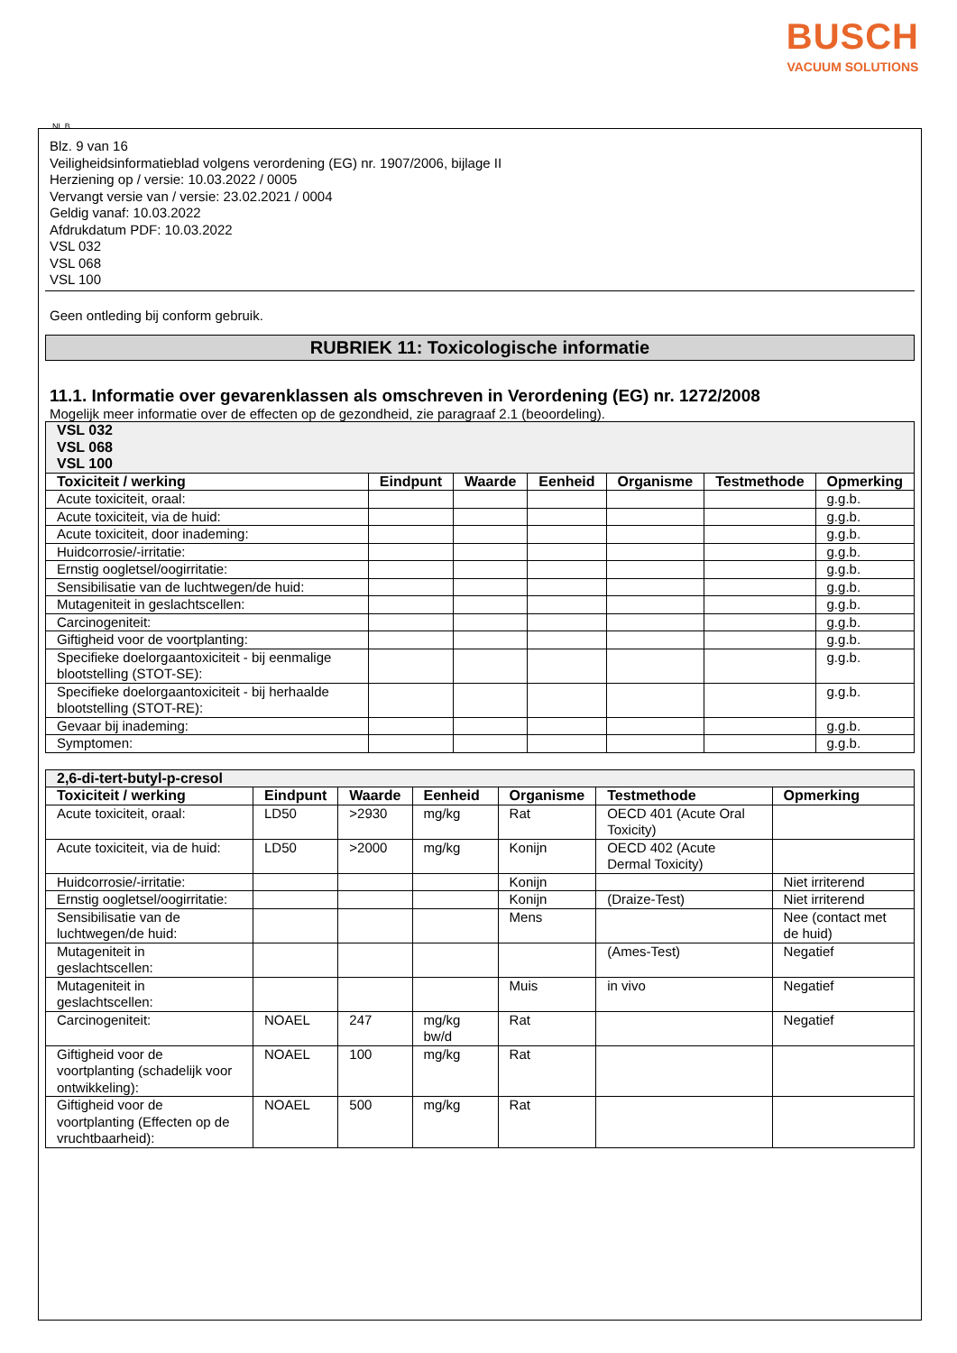BUSCH
VACUUM SOLUTIONS
NL B
Blz. 9 van 16
Veiligheidsinformatieblad volgens verordening (EG) nr. 1907/2006, bijlage II
Herziening op / versie: 10.03.2022 / 0005
Vervangt versie van / versie: 23.02.2021 / 0004
Geldig vanaf: 10.03.2022
Afdrukdatum PDF: 10.03.2022
VSL 032
VSL 068
VSL 100
Geen ontleding bij conform gebruik.
RUBRIEK 11: Toxicologische informatie
11.1. Informatie over gevarenklassen als omschreven in Verordening (EG) nr. 1272/2008
Mogelijk meer informatie over de effecten op de gezondheid, zie paragraaf 2.1 (beoordeling).
| VSL 032 VSL 068 VSL 100 | | | | | | |
| Toxiciteit / werking | Eindpunt | Waarde | Eenheid | Organisme | Testmethode | Opmerking |
| Acute toxiciteit, oraal: | | | | | | g.g.b. |
| Acute toxiciteit, via de huid: | | | | | | g.g.b. |
| Acute toxiciteit, door inademing: | | | | | | g.g.b. |
| Huidcorrosie/-irritatie: | | | | | | g.g.b. |
| Ernstig oogletsel/oogirritatie: | | | | | | g.g.b. |
| Sensibilisatie van de luchtwegen/de huid: | | | | | | g.g.b. |
| Mutageniteit in geslachtscellen: | | | | | | g.g.b. |
| Carcinogeniteit: | | | | | | g.g.b. |
| Giftigheid voor de voortplanting: | | | | | | g.g.b. |
| Specifieke doelorgaantoxiciteit - bij eenmalige blootstelling (STOT-SE): | | | | | | g.g.b. |
| Specifieke doelorgaantoxiciteit - bij herhaalde blootstelling (STOT-RE): | | | | | | g.g.b. |
| Gevaar bij inademing: | | | | | | g.g.b. |
| Symptomen: | | | | | | g.g.b. |
| 2,6-di-tert-butyl-p-cresol | | | | | | |
| Toxiciteit / werking | Eindpunt | Waarde | Eenheid | Organisme | Testmethode | Opmerking |
| Acute toxiciteit, oraal: | LD50 | >2930 | mg/kg | Rat | OECD 401 (Acute Oral Toxicity) | |
| Acute toxiciteit, via de huid: | LD50 | >2000 | mg/kg | Konijn | OECD 402 (Acute Dermal Toxicity) | |
| Huidcorrosie/-irritatie: | | | | Konijn | | Niet irriterend |
| Ernstig oogletsel/oogirritatie: | | | | Konijn | (Draize-Test) | Niet irriterend |
| Sensibilisatie van de luchtwegen/de huid: | | | | Mens | | Nee (contact met de huid) |
| Mutageniteit in geslachtscellen: | | | | | (Ames-Test) | Negatief |
| Mutageniteit in geslachtscellen: | | | | Muis | in vivo | Negatief |
| Carcinogeniteit: | NOAEL | 247 | mg/kg bw/d | Rat | | Negatief |
| Giftigheid voor de voortplanting (schadelijk voor ontwikkeling): | NOAEL | 100 | mg/kg | Rat | | |
| Giftigheid voor de voortplanting (Effecten op de vruchtbaarheid): | NOAEL | 500 | mg/kg | Rat | | |